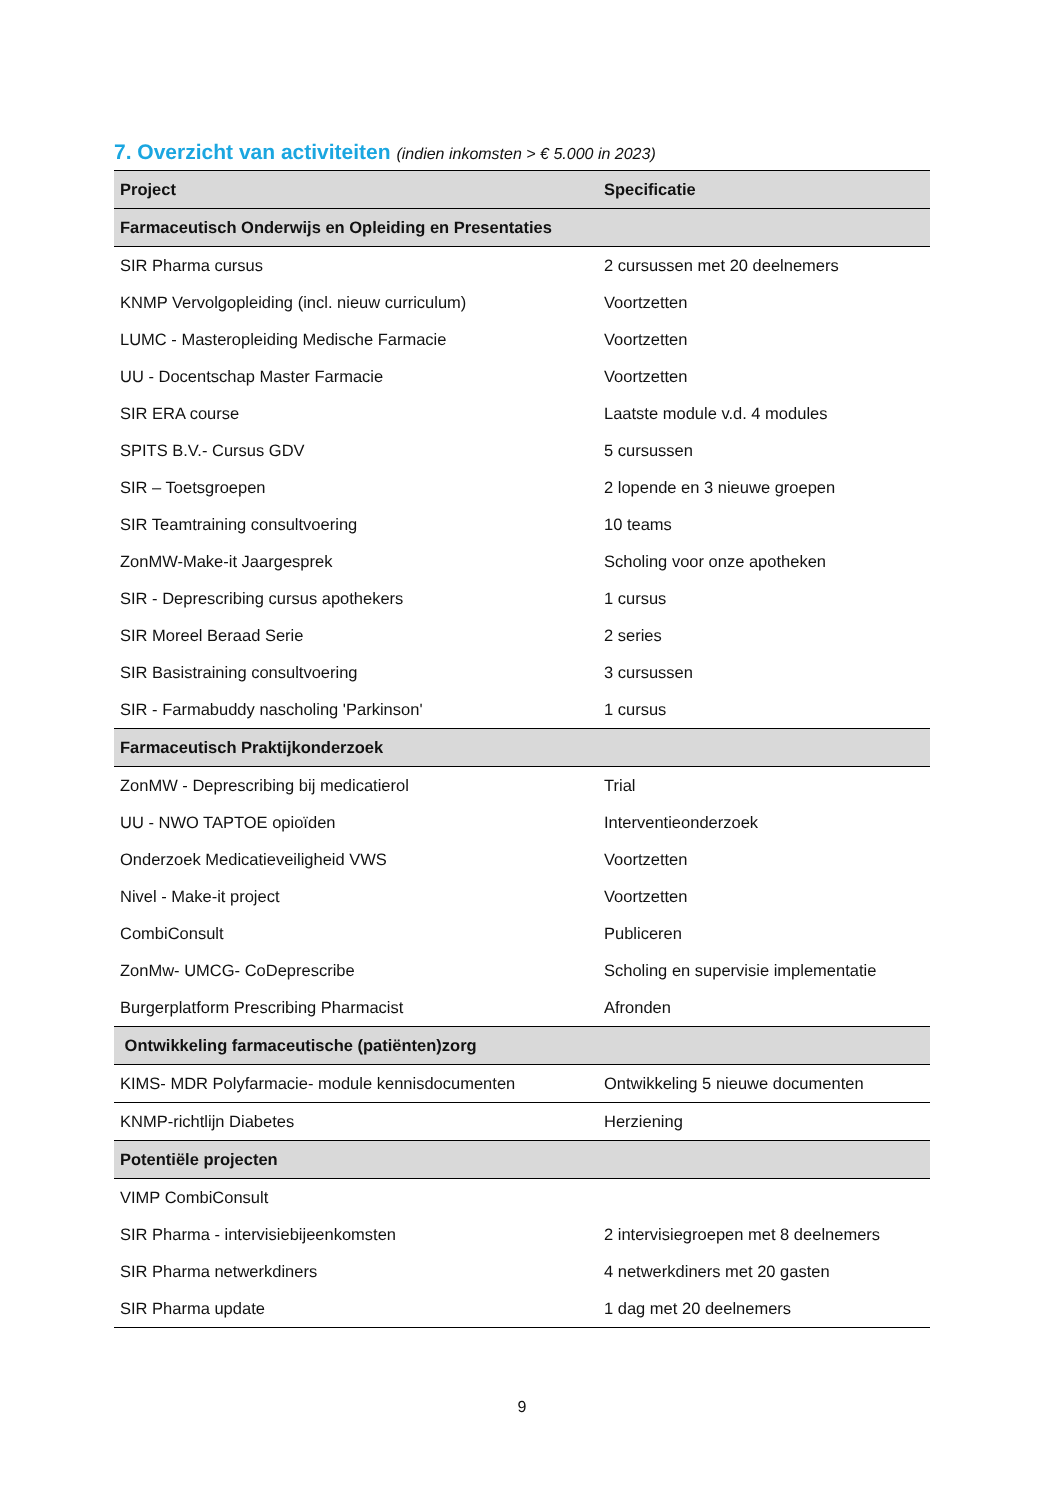7. Overzicht van activiteiten (indien inkomsten > € 5.000 in 2023)
| Project | Specificatie |
| --- | --- |
| Farmaceutisch Onderwijs en Opleiding en Presentaties | |
| SIR Pharma cursus | 2 cursussen met 20 deelnemers |
| KNMP Vervolgopleiding (incl. nieuw curriculum) | Voortzetten |
| LUMC - Masteropleiding Medische Farmacie | Voortzetten |
| UU - Docentschap Master Farmacie | Voortzetten |
| SIR ERA course | Laatste module v.d. 4 modules |
| SPITS B.V.- Cursus GDV | 5 cursussen |
| SIR – Toetsgroepen | 2 lopende en 3 nieuwe groepen |
| SIR Teamtraining consultvoering | 10 teams |
| ZonMW-Make-it Jaargesprek | Scholing voor onze apotheken |
| SIR - Deprescribing cursus apothekers | 1 cursus |
| SIR Moreel Beraad Serie | 2 series |
| SIR Basistraining consultvoering | 3 cursussen |
| SIR - Farmabuddy nascholing 'Parkinson' | 1 cursus |
| Farmaceutisch Praktijkonderzoek | |
| ZonMW - Deprescribing bij medicatierol | Trial |
| UU - NWO TAPTOE opioïden | Interventieonderzoek |
| Onderzoek Medicatieveiligheid VWS | Voortzetten |
| Nivel - Make-it project | Voortzetten |
| CombiConsult | Publiceren |
| ZonMw- UMCG- CoDeprescribe | Scholing en supervisie implementatie |
| Burgerplatform Prescribing Pharmacist | Afronden |
| Ontwikkeling farmaceutische (patiënten)zorg | |
| KIMS- MDR Polyfarmacie- module kennisdocumenten | Ontwikkeling 5 nieuwe documenten |
| KNMP-richtlijn Diabetes | Herziening |
| Potentiële projecten | |
| VIMP CombiConsult | |
| SIR Pharma - intervisiebijeenkomsten | 2 intervisiegroepen met 8 deelnemers |
| SIR Pharma netwerkdiners | 4 netwerkdiners met 20 gasten |
| SIR Pharma update | 1 dag met 20 deelnemers |
9